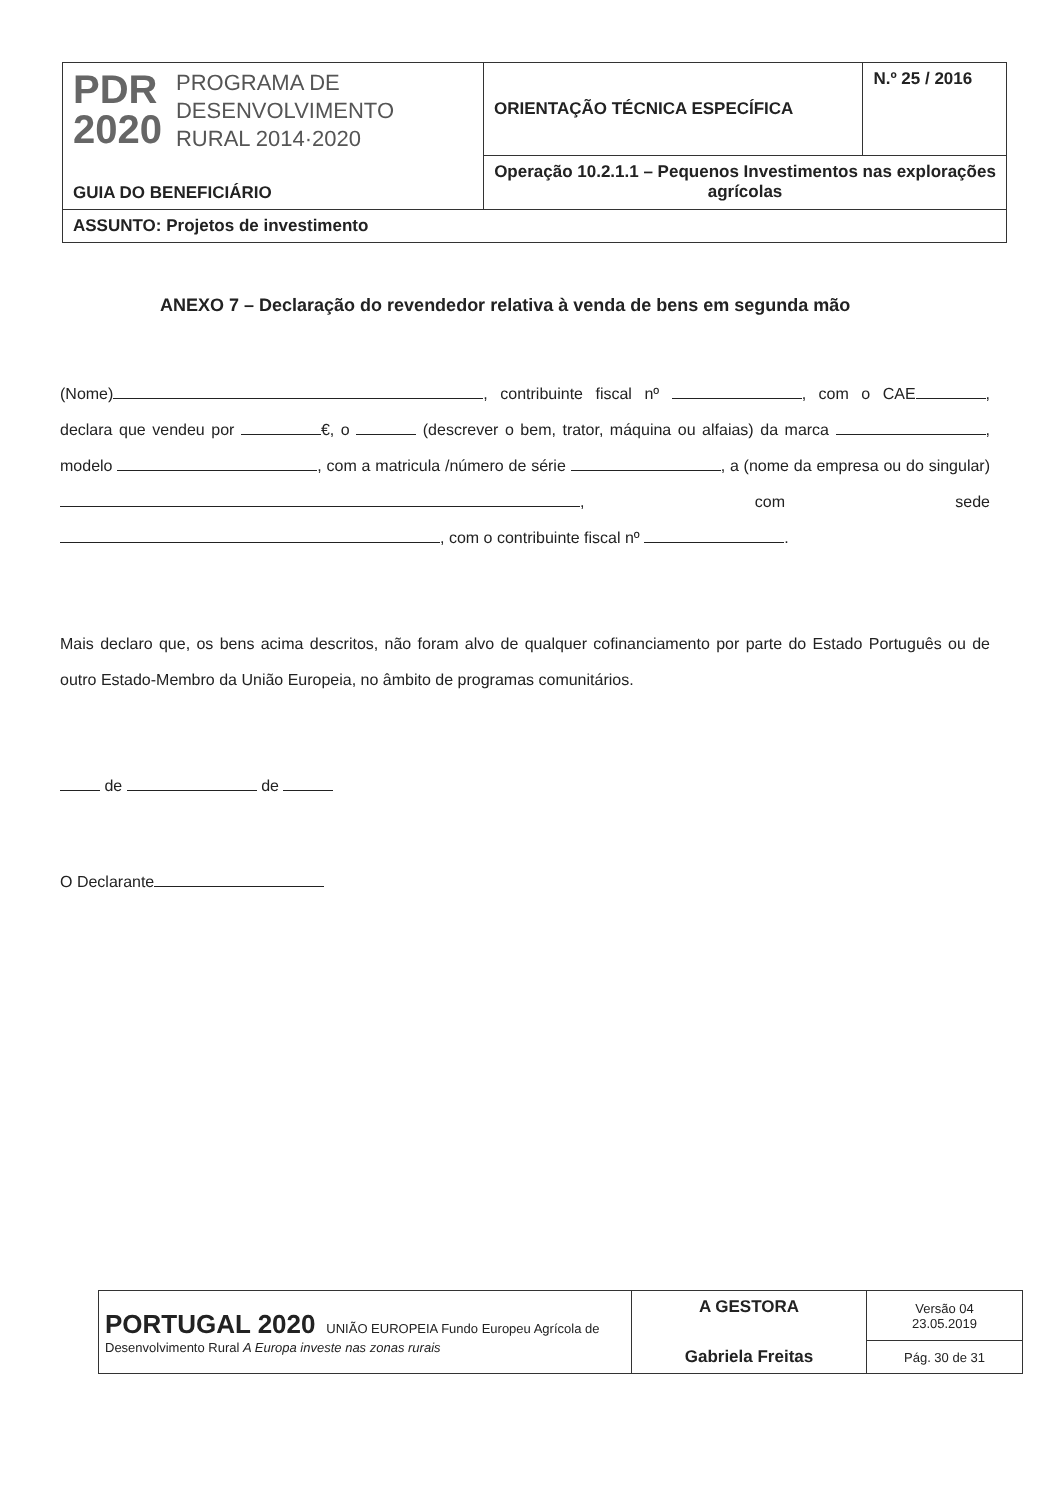| PDR 2020 PROGRAMA DE DESENVOLVIMENTO RURAL 2014·2020 GUIA DO BENEFICIÁRIO | ORIENTAÇÃO TÉCNICA ESPECÍFICA | N.º 25 / 2016 |
| | Operação 10.2.1.1 – Pequenos Investimentos nas explorações agrícolas | |
| ASSUNTO: Projetos de investimento | | |
ANEXO 7 – Declaração do revendedor relativa à venda de bens em segunda mão
(Nome) , contribuinte fiscal nº , com o CAE , declara que vendeu por €, o (descrever o bem, trator, máquina ou alfaias) da marca , modelo , com a matricula /número de série , a (nome da empresa ou do singular) , com sede , com o contribuinte fiscal nº .
Mais declaro que, os bens acima descritos, não foram alvo de qualquer cofinanciamento por parte do Estado Português ou de outro Estado-Membro da União Europeia, no âmbito de programas comunitários.
de de
O Declarante
| PORTUGAL 2020 UNIÃO EUROPEIA Fundo Europeu Agrícola de Desenvolvimento Rural A Europa investe nas zonas rurais | A GESTORA Gabriela Freitas | Versão 04 23.05.2019 |
| | | Pág. 30 de 31 |